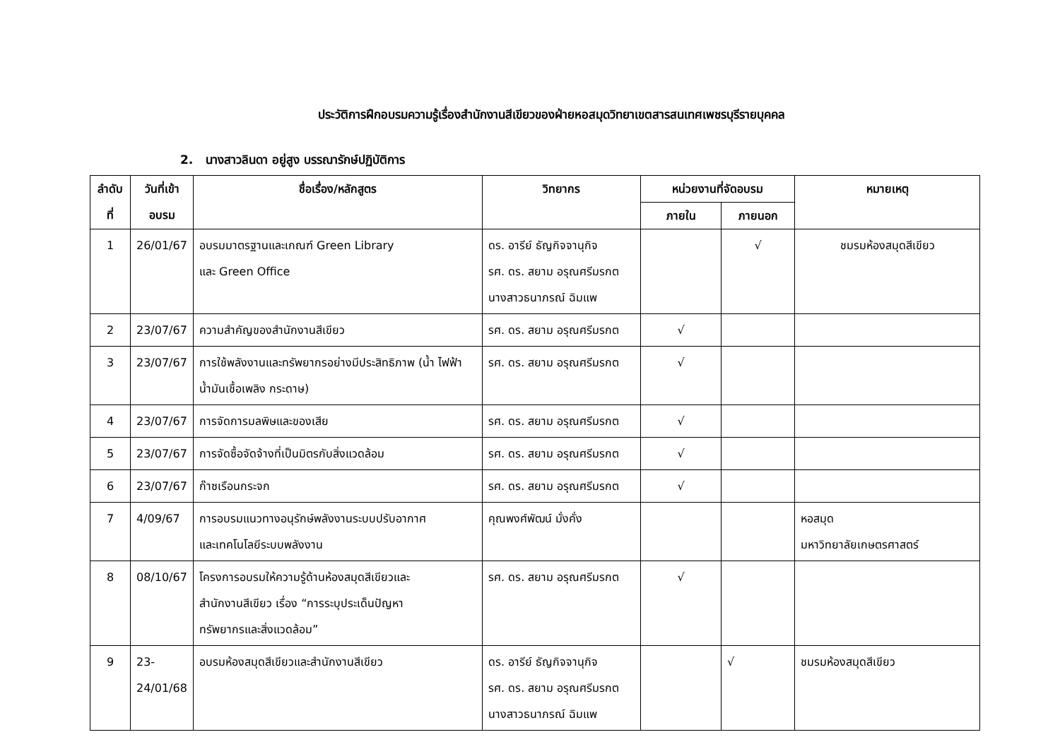ประวัติการฝึกอบรมความรู้เรื่องสำนักงานสีเขียวของฝ่ายหอสมุดวิทยาเขตสารสนเทศเพชรบุรีรายบุคคล
2. นางสาวลินดา อยู่สูง บรรณารักษ์ปฏิบัติการ
| ลำดับ ที่ | วันที่เข้า อบรม | ชื่อเรื่อง/หลักสูตร | วิทยากร | หน่วยงานที่จัดอบรม | | หมายเหตุ |
| --- | --- | --- | --- | --- | --- | --- |
| | | | | ภายใน | ภายนอก | |
| 1 | 26/01/67 | อบรมมาตรฐานและเกณฑ์ Green Library และ Green Office | ดร. อารีย์ ธัญกิจจานุกิจ รศ. ดร. สยาม อรุณศรีมรกต นางสาวธนาภรณ์ ฉิมแพ | | √ | ชมรมห้องสมุดสีเขียว |
| 2 | 23/07/67 | ความสำคัญของสำนักงานสีเขียว | รศ. ดร. สยาม อรุณศรีมรกต | √ | | |
| 3 | 23/07/67 | การใช้พลังงานและทรัพยากรอย่างมีประสิทธิภาพ (น้ำ ไฟฟ้า น้ำมันเชื้อเพลิง กระดาษ) | รศ. ดร. สยาม อรุณศรีมรกต | √ | | |
| 4 | 23/07/67 | การจัดการมลพิษและของเสีย | รศ. ดร. สยาม อรุณศรีมรกต | √ | | |
| 5 | 23/07/67 | การจัดซื้อจัดจ้างที่เป็นมิตรกับสิ่งแวดล้อม | รศ. ดร. สยาม อรุณศรีมรกต | √ | | |
| 6 | 23/07/67 | ก๊าซเรือนกระจก | รศ. ดร. สยาม อรุณศรีมรกต | √ | | |
| 7 | 4/09/67 | การอบรมแนวทางอนุรักษ์พลังงานระบบปรับอากาศ และเทคโนโลยีระบบพลังงาน | คุณพงศ์พัฒน์ มั่งคั่ง | | | หอสมุด มหาวิทยาลัยเกษตรศาสตร์ |
| 8 | 08/10/67 | โครงการอบรมให้ความรู้ด้านห้องสมุดสีเขียวและ สำนักงานสีเขียว เรื่อง “การระบุประเด็นปัญหา ทรัพยากรและสิ่งแวดล้อม” | รศ. ดร. สยาม อรุณศรีมรกต | √ | | |
| 9 | 23- 24/01/68 | อบรมห้องสมุดสีเขียวและสำนักงานสีเขียว | ดร. อารีย์ ธัญกิจจานุกิจ รศ. ดร. สยาม อรุณศรีมรกต นางสาวธนาภรณ์ ฉิมแพ | | √ | ชมรมห้องสมุดสีเขียว |